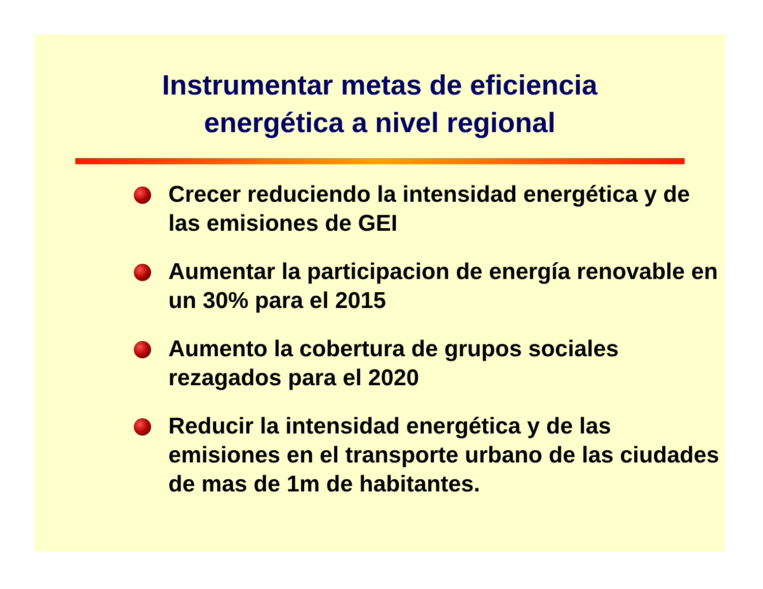Instrumentar metas de eficiencia
energética a nivel regional
Crecer reduciendo la intensidad energética y de las emisiones de GEI
Aumentar la participacion de energía renovable en un 30% para el 2015
Aumento la cobertura de grupos sociales rezagados para el 2020
Reducir la intensidad energética y de las emisiones en el transporte urbano de las ciudades de mas de 1m de habitantes.